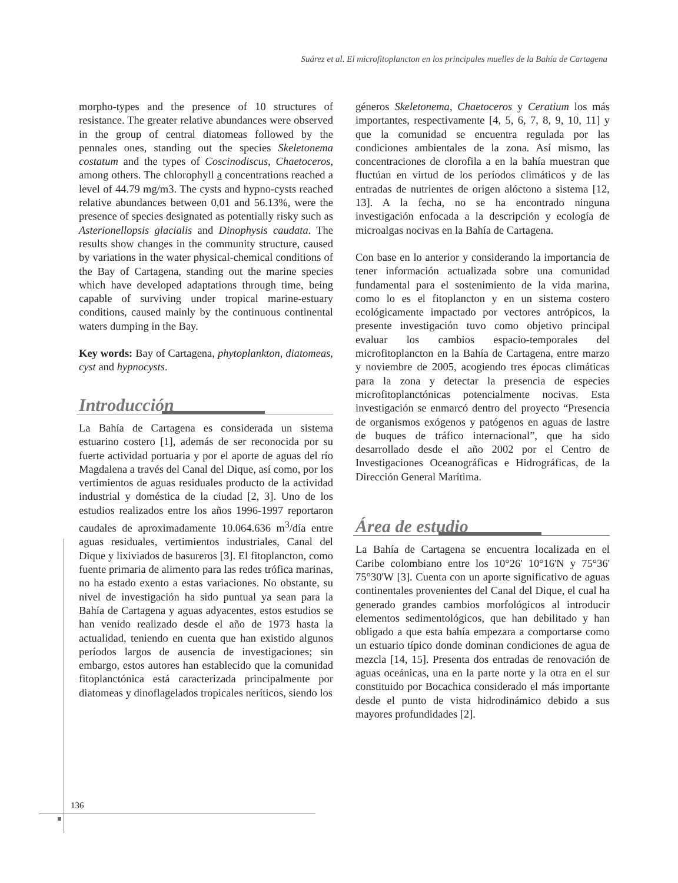Suárez et al. El microfitoplancton en los principales muelles de la Bahía de Cartagena
morpho-types and the presence of 10 structures of resistance. The greater relative abundances were observed in the group of central diatomeas followed by the pennales ones, standing out the species Skeletonema costatum and the types of Coscinodiscus, Chaetoceros, among others. The chlorophyll a concentrations reached a level of 44.79 mg/m3. The cysts and hypno-cysts reached relative abundances between 0,01 and 56.13%, were the presence of species designated as potentially risky such as Asterionellopsis glacialis and Dinophysis caudata. The results show changes in the community structure, caused by variations in the water physical-chemical conditions of the Bay of Cartagena, standing out the marine species which have developed adaptations through time, being capable of surviving under tropical marine-estuary conditions, caused mainly by the continuous continental waters dumping in the Bay.
Key words: Bay of Cartagena, phytoplankton, diatomeas, cyst and hypnocysts.
Introducción
La Bahía de Cartagena es considerada un sistema estuarino costero [1], además de ser reconocida por su fuerte actividad portuaria y por el aporte de aguas del río Magdalena a través del Canal del Dique, así como, por los vertimientos de aguas residuales producto de la actividad industrial y doméstica de la ciudad [2, 3]. Uno de los estudios realizados entre los años 1996-1997 reportaron caudales de aproximadamente 10.064.636 m<sup>3</sup>/día entre aguas residuales, vertimientos industriales, Canal del Dique y lixiviados de basureros [3]. El fitoplancton, como fuente primaria de alimento para las redes trófica marinas, no ha estado exento a estas variaciones. No obstante, su nivel de investigación ha sido puntual ya sean para la Bahía de Cartagena y aguas adyacentes, estos estudios se han venido realizado desde el año de 1973 hasta la actualidad, teniendo en cuenta que han existido algunos períodos largos de ausencia de investigaciones; sin embargo, estos autores han establecido que la comunidad fitoplanctónica está caracterizada principalmente por diatomeas y dinoflagelados tropicales neríticos, siendo los
géneros Skeletonema, Chaetoceros y Ceratium los más importantes, respectivamente [4, 5, 6, 7, 8, 9, 10, 11] y que la comunidad se encuentra regulada por las condiciones ambientales de la zona. Así mismo, las concentraciones de clorofila a en la bahía muestran que fluctúan en virtud de los períodos climáticos y de las entradas de nutrientes de origen alóctono a sistema [12, 13]. A la fecha, no se ha encontrado ninguna investigación enfocada a la descripción y ecología de microalgas nocivas en la Bahía de Cartagena.
Con base en lo anterior y considerando la importancia de tener información actualizada sobre una comunidad fundamental para el sostenimiento de la vida marina, como lo es el fitoplancton y en un sistema costero ecológicamente impactado por vectores antrópicos, la presente investigación tuvo como objetivo principal evaluar los cambios espacio-temporales del microfitoplancton en la Bahía de Cartagena, entre marzo y noviembre de 2005, acogiendo tres épocas climáticas para la zona y detectar la presencia de especies microfitoplanctónicas potencialmente nocivas. Esta investigación se enmarcó dentro del proyecto “Presencia de organismos exógenos y patógenos en aguas de lastre de buques de tráfico internacional”, que ha sido desarrollado desde el año 2002 por el Centro de Investigaciones Oceanográficas e Hidrográficas, de la Dirección General Marítima.
Área de estudio
La Bahía de Cartagena se encuentra localizada en el Caribe colombiano entre los 10°26' 10°16'N y 75°36' 75°30'W [3]. Cuenta con un aporte significativo de aguas continentales provenientes del Canal del Dique, el cual ha generado grandes cambios morfológicos al introducir elementos sedimentológicos, que han debilitado y han obligado a que esta bahía empezara a comportarse como un estuario típico donde dominan condiciones de agua de mezcla [14, 15]. Presenta dos entradas de renovación de aguas oceánicas, una en la parte norte y la otra en el sur constituido por Bocachica considerado el más importante desde el punto de vista hidrodinámico debido a sus mayores profundidades [2].
136